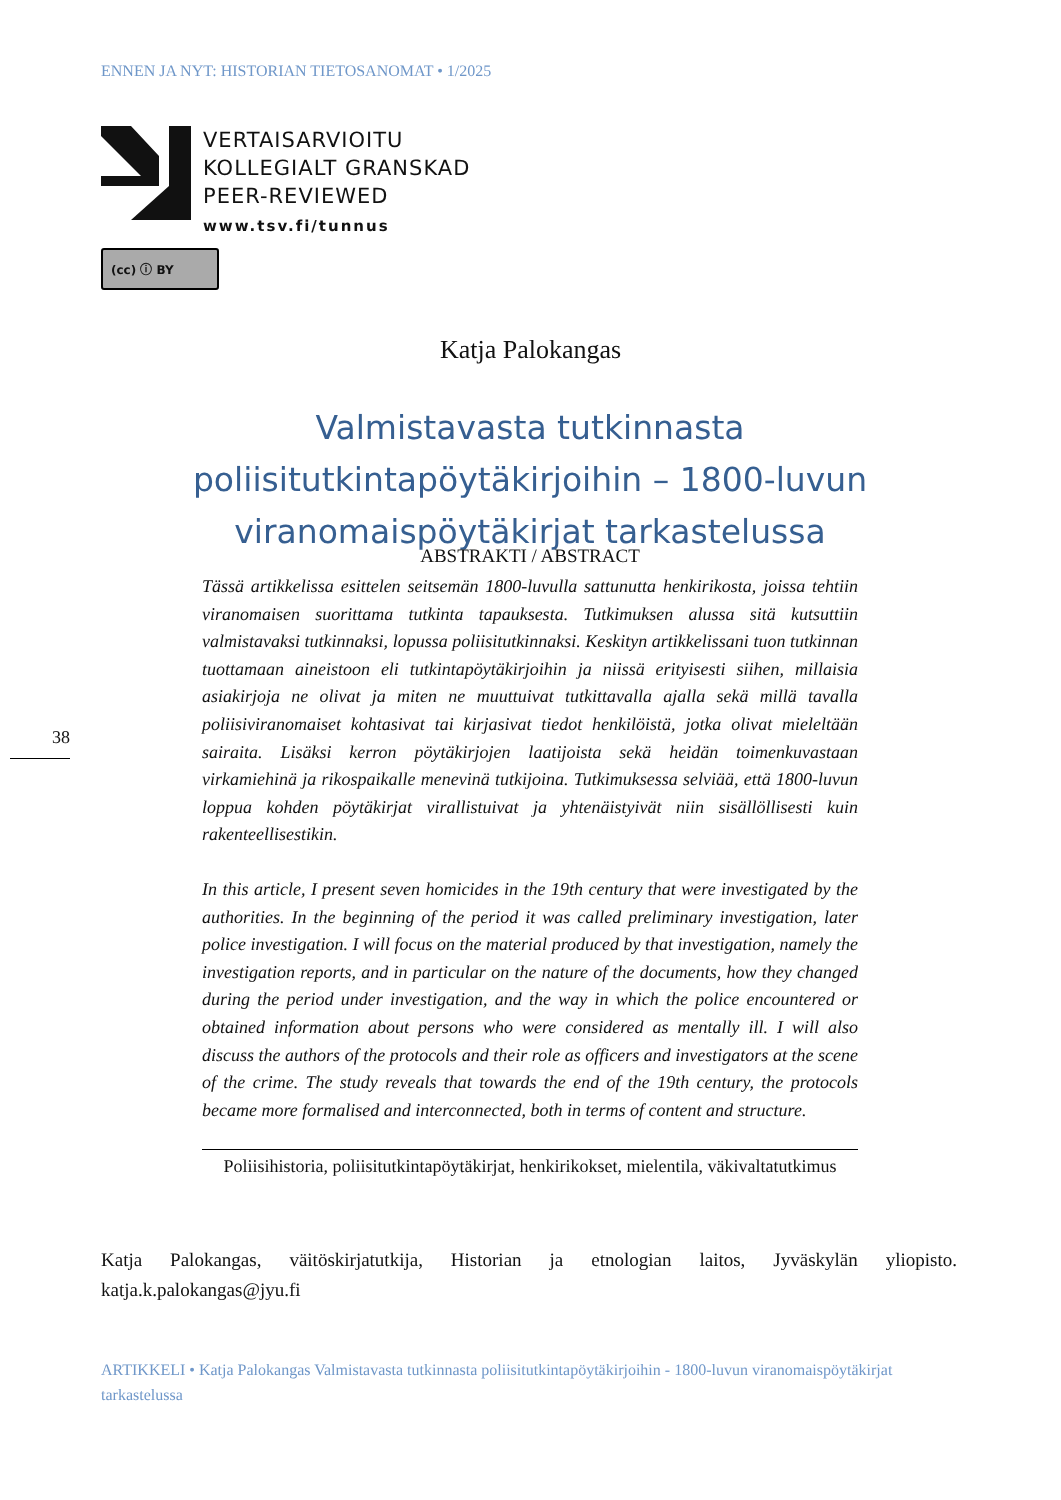ENNEN JA NYT: HISTORIAN TIETOSANOMAT • 1/2025
VERTAISARVIOITU
KOLLEGIALT GRANSKAD
PEER-REVIEWED
www.tsv.fi/tunnus
(cc) ⓘ BY
Katja Palokangas
Valmistavasta tutkinnasta poliisitutkintapöytäkirjoihin – 1800-luvun viranomaispöytäkirjat tarkastelussa
38
ABSTRAKTI / ABSTRACT
Tässä artikkelissa esittelen seitsemän 1800-luvulla sattunutta henkirikosta, joissa tehtiin viranomaisen suorittama tutkinta tapauksesta. Tutkimuksen alussa sitä kutsuttiin valmistavaksi tutkinnaksi, lopussa poliisitutkinnaksi. Keskityn artikkelissani tuon tutkinnan tuottamaan aineistoon eli tutkintapöytäkirjoihin ja niissä erityisesti siihen, millaisia asiakirjoja ne olivat ja miten ne muuttuivat tutkittavalla ajalla sekä millä tavalla poliisiviranomaiset kohtasivat tai kirjasivat tiedot henkilöistä, jotka olivat mieleltään sairaita. Lisäksi kerron pöytäkirjojen laatijoista sekä heidän toimenkuvastaan virkamiehinä ja rikospaikalle menevinä tutkijoina. Tutkimuksessa selviää, että 1800-luvun loppua kohden pöytäkirjat virallistuivat ja yhtenäistyivät niin sisällöllisesti kuin rakenteellisestikin.
In this article, I present seven homicides in the 19th century that were investigated by the authorities. In the beginning of the period it was called preliminary investigation, later police investigation. I will focus on the material produced by that investigation, namely the investigation reports, and in particular on the nature of the documents, how they changed during the period under investigation, and the way in which the police encountered or obtained information about persons who were considered as mentally ill. I will also discuss the authors of the protocols and their role as officers and investigators at the scene of the crime. The study reveals that towards the end of the 19th century, the protocols became more formalised and interconnected, both in terms of content and structure.
Poliisihistoria, poliisitutkintapöytäkirjat, henkirikokset, mielentila, väkivaltatutkimus
Katja Palokangas, väitöskirjatutkija, Historian ja etnologian laitos, Jyväskylän yliopisto. katja.k.palokangas@jyu.fi
ARTIKKELI • Katja Palokangas Valmistavasta tutkinnasta poliisitutkintapöytäkirjoihin - 1800-luvun viranomaispöytäkirjat tarkastelussa